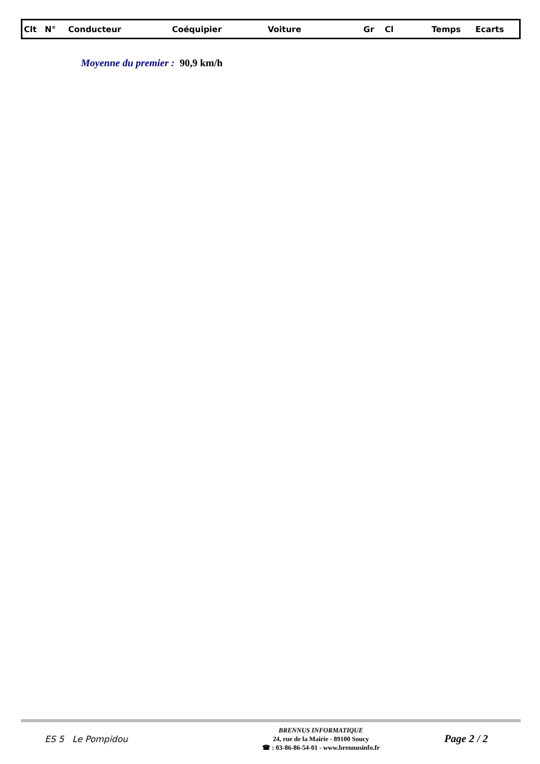| Clt | N° | Conducteur | Coéquipier | Voiture | Gr | Cl | Temps | Ecarts |
| --- | --- | --- | --- | --- | --- | --- | --- | --- |
Moyenne du premier : 90,9 km/h
ES 5 Le Pompidou
BRENNUS INFORMATIQUE
24, rue de la Mairie - 89100 Soucy
☎ : 03-86-86-54-01 - www.brennusinfo.fr
Page 2 / 2